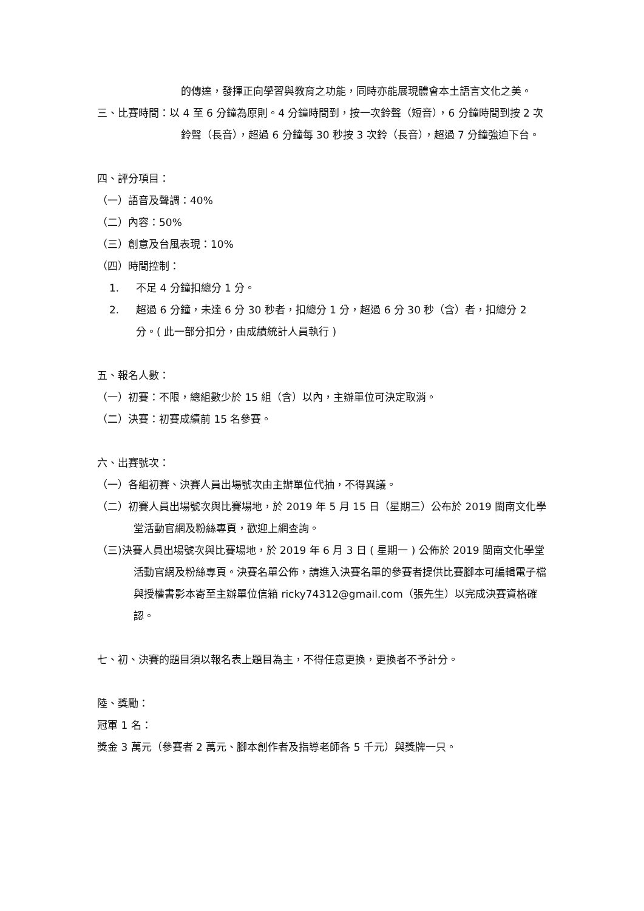的傳達，發揮正向學習與教育之功能，同時亦能展現體會本土語言文化之美。
三、比賽時間：以 4 至 6 分鐘為原則。4 分鐘時間到，按一次鈴聲（短音），6 分鐘時間到按 2 次鈴聲（長音），超過 6 分鐘每 30 秒按 3 次鈴（長音），超過 7 分鐘強迫下台。
四、評分項目：
（一）語音及聲調：40%
（二）內容：50%
（三）創意及台風表現：10%
（四）時間控制：
1. 不足 4 分鐘扣總分 1 分。
2. 超過 6 分鐘，未達 6 分 30 秒者，扣總分 1 分，超過 6 分 30 秒（含）者，扣總分 2 分。( 此一部分扣分，由成績統計人員執行 )
五、報名人數：
（一）初賽：不限，總組數少於 15 組（含）以內，主辦單位可決定取消。
（二）決賽：初賽成績前 15 名參賽。
六、出賽號次：
（一）各組初賽、決賽人員出場號次由主辦單位代抽，不得異議。
（二）初賽人員出場號次與比賽場地，於 2019 年 5 月 15 日（星期三）公布於 2019 閩南文化學堂活動官網及粉絲專頁，歡迎上網查詢。
（三)決賽人員出場號次與比賽場地，於 2019 年 6 月 3 日 ( 星期一 ) 公佈於 2019 閩南文化學堂活動官網及粉絲專頁。決賽名單公佈，請進入決賽名單的參賽者提供比賽腳本可編輯電子檔與授權書影本寄至主辦單位信箱 ricky74312@gmail.com（張先生）以完成決賽資格確認。
七、初、決賽的題目須以報名表上題目為主，不得任意更換，更換者不予計分。
陸、獎勵：
冠軍 1 名：
獎金 3 萬元（參賽者 2 萬元、腳本創作者及指導老師各 5 千元）與獎牌一只。